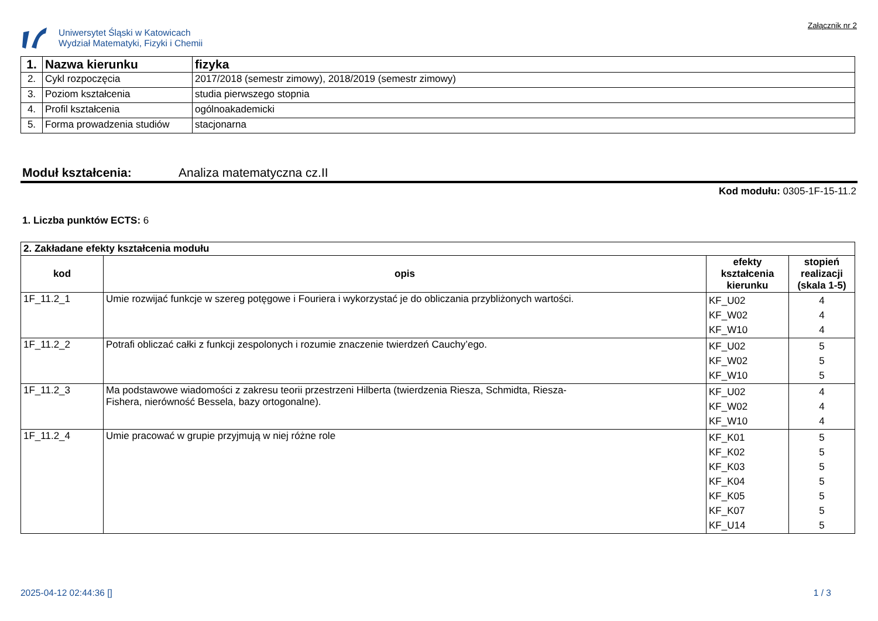Uniwersytet Śląski w Katowicach
Wydział Matematyki, Fizyki i Chemii
Załącznik nr 2
| 1. | Nazwa kierunku | fizyka |
| 2. | Cykl rozpoczęcia | 2017/2018 (semestr zimowy), 2018/2019 (semestr zimowy) |
| 3. | Poziom kształcenia | studia pierwszego stopnia |
| 4. | Profil kształcenia | ogólnoakademicki |
| 5. | Forma prowadzenia studiów | stacjonarna |
Moduł kształcenia: Analiza matematyczna cz.II
Kod modułu: 0305-1F-15-11.2
1. Liczba punktów ECTS: 6
| 2. Zakładane efekty kształcenia modułu | | | |
| --- | --- | --- | --- |
| kod | opis | efekty kształcenia kierunku | stopień realizacji (skala 1-5) |
| 1F_11.2_1 | Umie rozwijać funkcje w szereg potęgowe i Fouriera i wykorzystać je do obliczania przybliżonych wartości. | KF_U02 KF_W02 KF_W10 | 4 4 4 |
| 1F_11.2_2 | Potrafi obliczać całki z funkcji zespolonych i rozumie znaczenie twierdzeń Cauchy’ego. | KF_U02 KF_W02 KF_W10 | 5 5 5 |
| 1F_11.2_3 | Ma podstawowe wiadomości z zakresu teorii przestrzeni Hilberta (twierdzenia Riesza, Schmidta, Riesza- Fishera, nierówność Bessela, bazy ortogonalne). | KF_U02 KF_W02 KF_W10 | 4 4 4 |
| 1F_11.2_4 | Umie pracować w grupie przyjmują w niej różne role | KF_K01 KF_K02 KF_K03 KF_K04 KF_K05 KF_K07 KF_U14 | 5 5 5 5 5 5 5 |
2025-04-12 02:44:36 [] 1 / 3